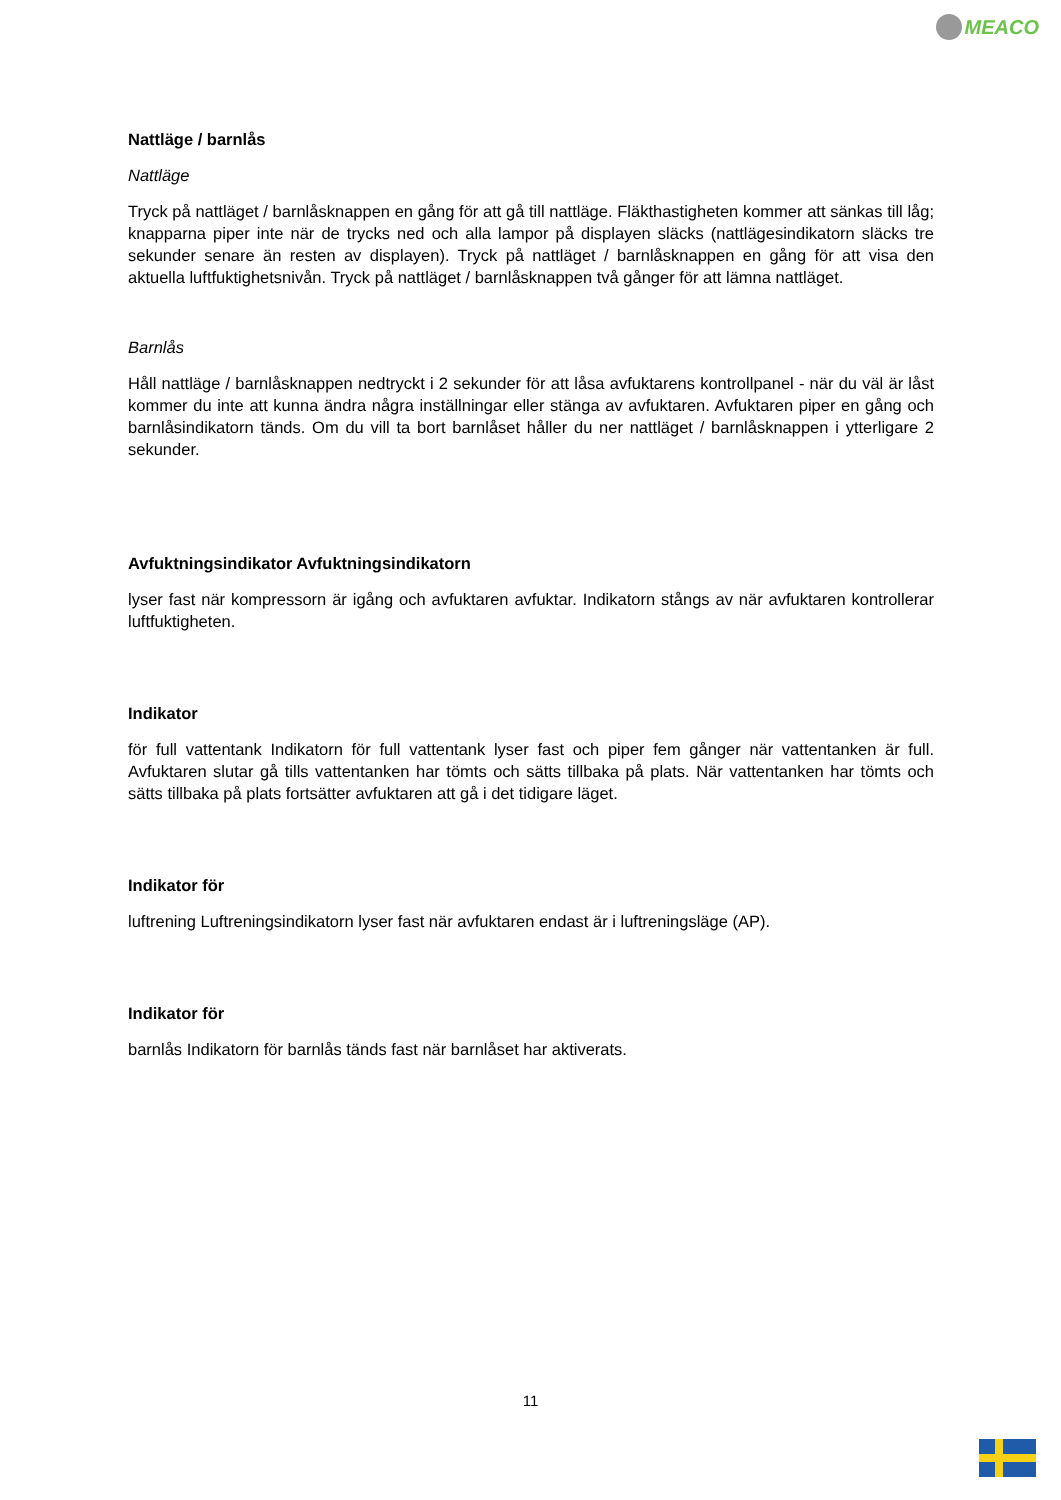MEACO
Nattläge / barnlås
Nattläge
Tryck på nattläget / barnlåsknappen en gång för att gå till nattläge. Fläkthastigheten kommer att sänkas till låg; knapparna piper inte när de trycks ned och alla lampor på displayen släcks (nattlägesindikatorn släcks tre sekunder senare än resten av displayen). Tryck på nattläget / barnlåsknappen en gång för att visa den aktuella luftfuktighetsnivån. Tryck på nattläget / barnlåsknappen två gånger för att lämna nattläget.
Barnlås
Håll nattläge / barnlåsknappen nedtryckt i 2 sekunder för att låsa avfuktarens kontrollpanel - när du väl är låst kommer du inte att kunna ändra några inställningar eller stänga av avfuktaren. Avfuktaren piper en gång och barnlåsindikatorn tänds. Om du vill ta bort barnlåset håller du ner nattläget / barnlåsknappen i ytterligare 2 sekunder.
Avfuktningsindikator Avfuktningsindikatorn
lyser fast när kompressorn är igång och avfuktaren avfuktar. Indikatorn stångs av när avfuktaren kontrollerar luftfuktigheten.
Indikator
för full vattentank Indikatorn för full vattentank lyser fast och piper fem gånger när vattentanken är full. Avfuktaren slutar gå tills vattentanken har tömts och sätts tillbaka på plats. När vattentanken har tömts och sätts tillbaka på plats fortsätter avfuktaren att gå i det tidigare läget.
Indikator för
luftrening Luftreningsindikatorn lyser fast när avfuktaren endast är i luftreningsläge (AP).
Indikator för
barnlås Indikatorn för barnlås tänds fast när barnlåset har aktiverats.
11